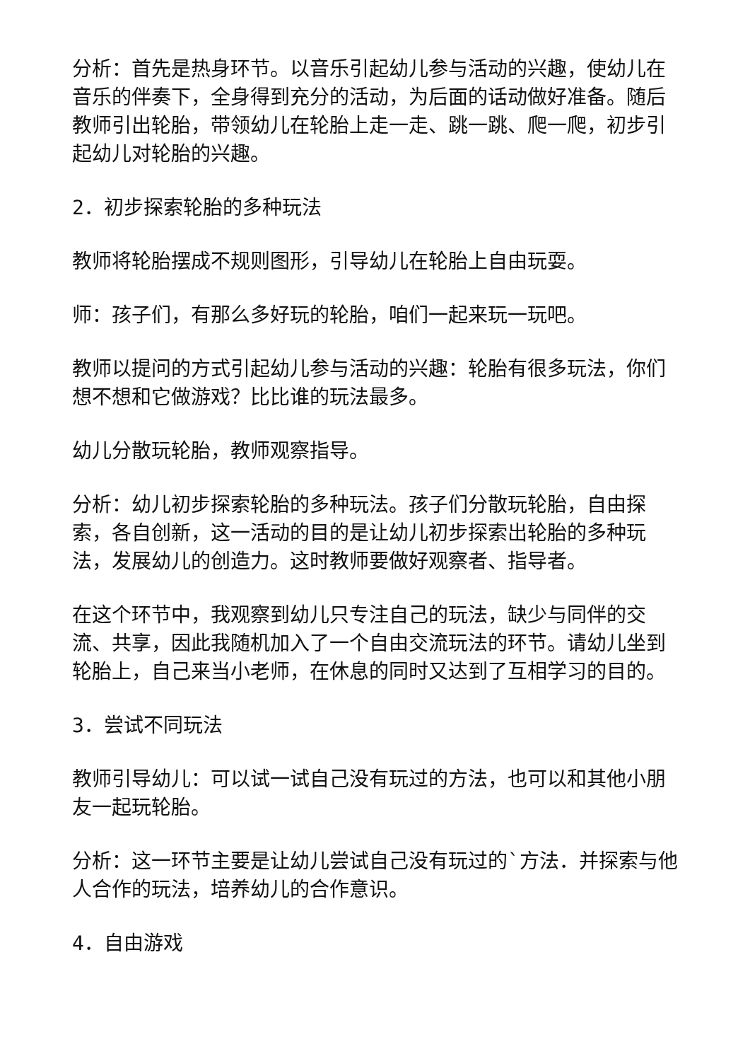分析：首先是热身环节。以音乐引起幼儿参与活动的兴趣，使幼儿在音乐的伴奏下，全身得到充分的活动，为后面的话动做好准备。随后教师引出轮胎，带领幼儿在轮胎上走一走、跳一跳、爬一爬，初步引起幼儿对轮胎的兴趣。
2．初步探索轮胎的多种玩法
教师将轮胎摆成不规则图形，引导幼儿在轮胎上自由玩耍。
师：孩子们，有那么多好玩的轮胎，咱们一起来玩一玩吧。
教师以提问的方式引起幼儿参与活动的兴趣：轮胎有很多玩法，你们想不想和它做游戏？比比谁的玩法最多。
幼儿分散玩轮胎，教师观察指导。
分析：幼儿初步探索轮胎的多种玩法。孩子们分散玩轮胎，自由探索，各自创新，这一活动的目的是让幼儿初步探索出轮胎的多种玩法，发展幼儿的创造力。这时教师要做好观察者、指导者。
在这个环节中，我观察到幼儿只专注自己的玩法，缺少与同伴的交流、共享，因此我随机加入了一个自由交流玩法的环节。请幼儿坐到轮胎上，自己来当小老师，在休息的同时又达到了互相学习的目的。
3．尝试不同玩法
教师引导幼儿：可以试一试自己没有玩过的方法，也可以和其他小朋友一起玩轮胎。
分析：这一环节主要是让幼儿尝试自己没有玩过的`方法．并探索与他人合作的玩法，培养幼儿的合作意识。
4．自由游戏